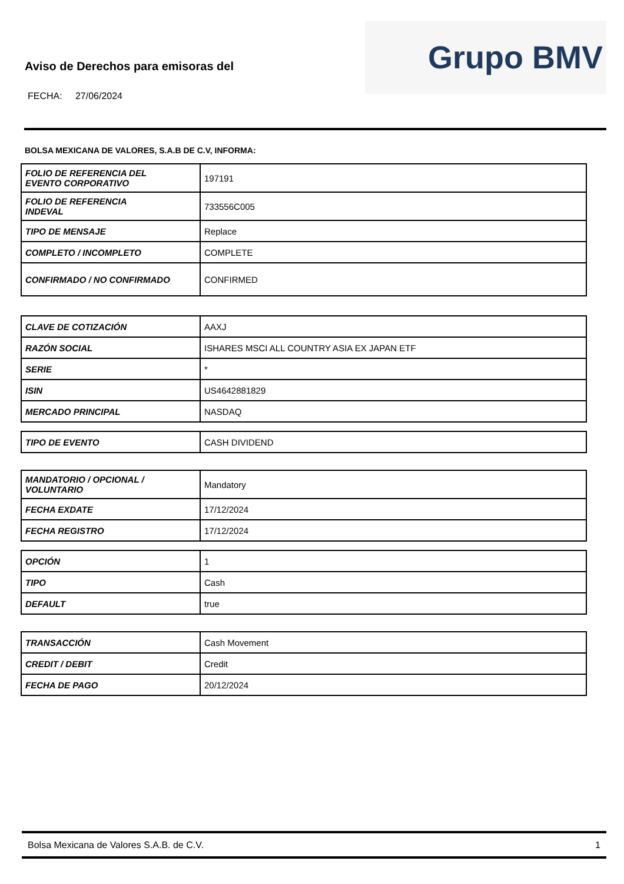Aviso de Derechos para emisoras del
FECHA: 27/06/2024
Grupo BMV
BOLSA MEXICANA DE VALORES, S.A.B DE C.V, INFORMA:
| FOLIO DE REFERENCIA DEL EVENTO CORPORATIVO | 197191 |
| FOLIO DE REFERENCIA INDEVAL | 733556C005 |
| TIPO DE MENSAJE | Replace |
| COMPLETO / INCOMPLETO | COMPLETE |
| CONFIRMADO / NO CONFIRMADO | CONFIRMED |
| CLAVE DE COTIZACIÓN | AAXJ |
| RAZÓN SOCIAL | ISHARES MSCI ALL COUNTRY ASIA EX JAPAN ETF |
| SERIE | * |
| ISIN | US4642881829 |
| MERCADO PRINCIPAL | NASDAQ |
| TIPO DE EVENTO | CASH DIVIDEND |
| MANDATORIO / OPCIONAL / VOLUNTARIO | Mandatory |
| FECHA EXDATE | 17/12/2024 |
| FECHA REGISTRO | 17/12/2024 |
| OPCIÓN | 1 |
| TIPO | Cash |
| DEFAULT | true |
| TRANSACCIÓN | Cash Movement |
| CREDIT / DEBIT | Credit |
| FECHA DE PAGO | 20/12/2024 |
Bolsa Mexicana de Valores S.A.B. de C.V. 1